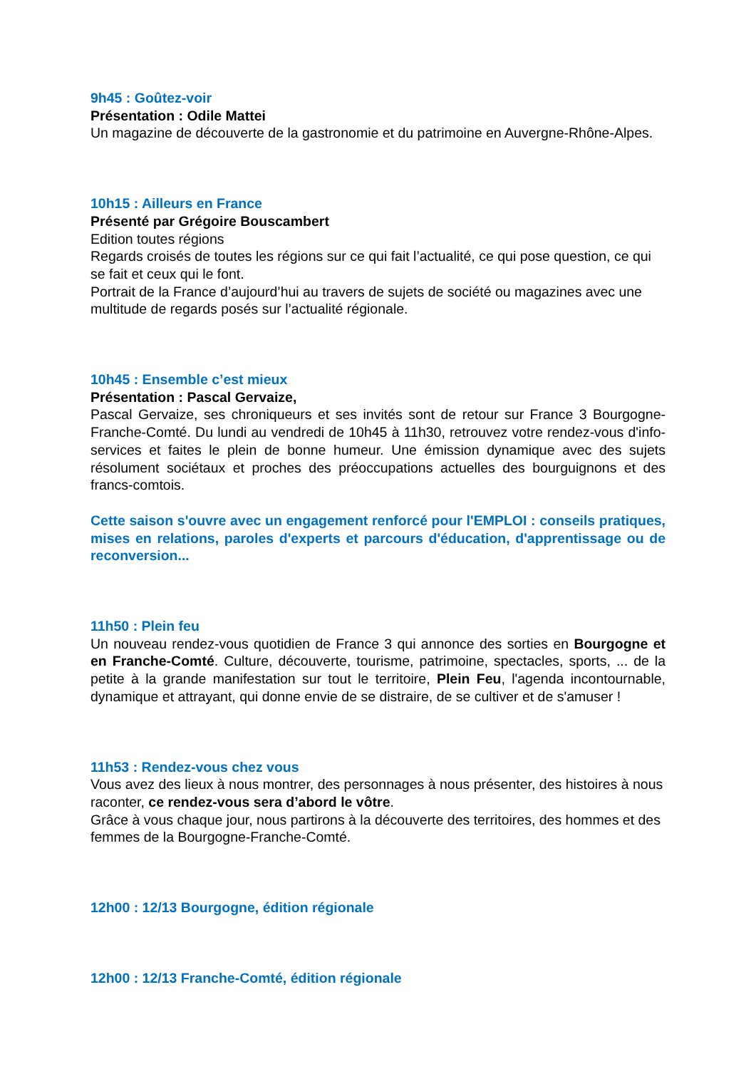9h45 : Goûtez-voir
Présentation : Odile Mattei
Un magazine de découverte de la gastronomie et du patrimoine en Auvergne-Rhône-Alpes.
10h15 : Ailleurs en France
Présenté par Grégoire Bouscambert
Edition toutes régions
Regards croisés de toutes les régions sur ce qui fait l’actualité, ce qui pose question, ce qui se fait et ceux qui le font.
Portrait de la France d’aujourd’hui au travers de sujets de société ou magazines avec une multitude de regards posés sur l’actualité régionale.
10h45 : Ensemble c’est mieux
Présentation : Pascal Gervaize,
Pascal Gervaize, ses chroniqueurs et ses invités sont de retour sur France 3 Bourgogne-Franche-Comté. Du lundi au vendredi de 10h45 à 11h30, retrouvez votre rendez-vous d'info-services et faites le plein de bonne humeur. Une émission dynamique avec des sujets résolument sociétaux et proches des préoccupations actuelles des bourguignons et des francs-comtois.
Cette saison s'ouvre avec un engagement renforcé pour l'EMPLOI : conseils pratiques, mises en relations, paroles d'experts et parcours d'éducation, d'apprentissage ou de reconversion...
11h50 : Plein feu
Un nouveau rendez-vous quotidien de France 3 qui annonce des sorties en Bourgogne et en Franche-Comté. Culture, découverte, tourisme, patrimoine, spectacles, sports, ... de la petite à la grande manifestation sur tout le territoire, Plein Feu, l'agenda incontournable, dynamique et attrayant, qui donne envie de se distraire, de se cultiver et de s'amuser !
11h53 : Rendez-vous chez vous
Vous avez des lieux à nous montrer, des personnages à nous présenter, des histoires à nous raconter, ce rendez-vous sera d’abord le vôtre.
Grâce à vous chaque jour, nous partirons à la découverte des territoires, des hommes et des femmes de la Bourgogne-Franche-Comté.
12h00 : 12/13 Bourgogne, édition régionale
12h00 : 12/13 Franche-Comté, édition régionale